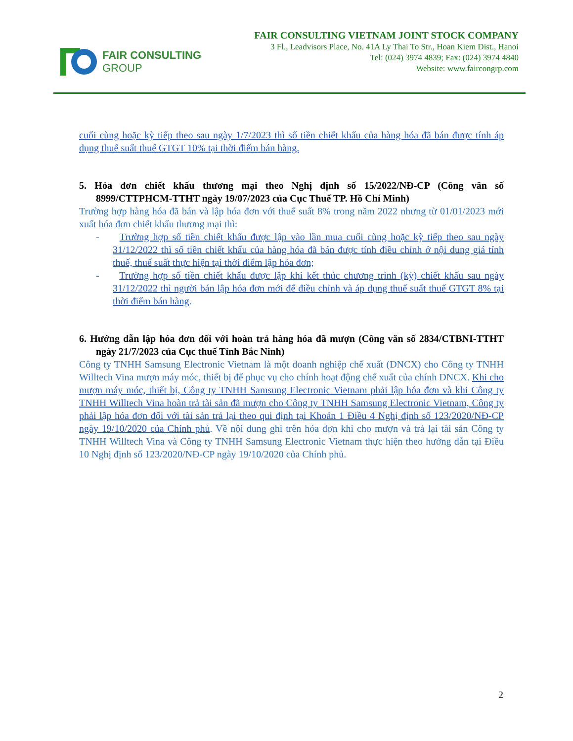FAIR CONSULTING
GROUP
FAIR CONSULTING VIETNAM JOINT STOCK COMPANY
3 Fl., Leadvisors Place, No. 41A Ly Thai To Str., Hoan Kiem Dist., Hanoi
Tel: (024) 3974 4839; Fax: (024) 3974 4840
Website: www.faircongrp.com
cuối cùng hoặc kỳ tiếp theo sau ngày 1/7/2023 thì số tiền chiết khấu của hàng hóa đã bán được tính áp dụng thuế suất thuế GTGT 10% tại thời điểm bán hàng.
5. Hóa đơn chiết khấu thương mại theo Nghị định số 15/2022/NĐ-CP (Công văn số 8999/CTTPHCM-TTHT ngày 19/07/2023 của Cục Thuế TP. Hồ Chí Minh)
Trường hợp hàng hóa đã bán và lập hóa đơn với thuế suất 8% trong năm 2022 nhưng từ 01/01/2023 mới xuất hóa đơn chiết khấu thương mại thì:
- Trường hợp số tiền chiết khấu được lập vào lần mua cuối cùng hoặc kỳ tiếp theo sau ngày 31/12/2022 thì số tiền chiết khấu của hàng hóa đã bán được tính điều chỉnh ở nội dung giá tính thuế, thuế suất thực hiện tại thời điểm lập hóa đơn;
- Trường hợp số tiền chiết khấu được lập khi kết thúc chương trình (kỳ) chiết khấu sau ngày 31/12/2022 thì người bán lập hóa đơn mới để điều chỉnh và áp dụng thuế suất thuế GTGT 8% tại thời điểm bán hàng.
6. Hướng dẫn lập hóa đơn đối với hoàn trả hàng hóa đã mượn (Công văn số 2834/CTBNI-TTHT ngày 21/7/2023 của Cục thuế Tỉnh Bắc Ninh)
Công ty TNHH Samsung Electronic Vietnam là một doanh nghiệp chế xuất (DNCX) cho Công ty TNHH Willtech Vina mượn máy móc, thiết bị để phục vụ cho chính hoạt động chế xuất của chính DNCX. Khi cho mượn máy móc, thiết bị, Công ty TNHH Samsung Electronic Vietnam phải lập hóa đơn và khi Công ty TNHH Willtech Vina hoàn trả tài sản đã mượn cho Công ty TNHH Samsung Electronic Vietnam, Công ty phải lập hóa đơn đối với tài sản trả lại theo qui định tại Khoản 1 Điều 4 Nghị định số 123/2020/NĐ-CP ngày 19/10/2020 của Chính phủ. Về nội dung ghi trên hóa đơn khi cho mượn và trả lại tài sản Công ty TNHH Willtech Vina và Công ty TNHH Samsung Electronic Vietnam thực hiện theo hướng dẫn tại Điều 10 Nghị định số 123/2020/NĐ-CP ngày 19/10/2020 của Chính phủ.
2